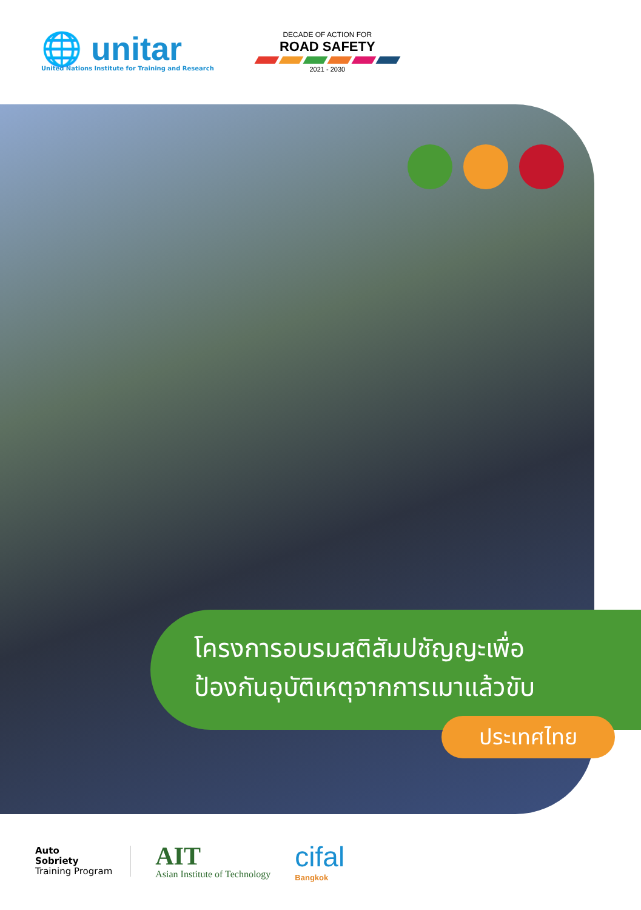🌐 unitar
United Nations Institute for Training and Research
DECADE OF ACTION FOR
ROAD SAFETY
2021 - 2030
โครงการอบรมสติสัมปชัญญะเพื่อ
ป้องกันอุบัติเหตุจากการเมาแล้วขับ
ประเทศไทย
Auto
Sobriety
Training Program
AIT
Asian Institute of Technology
cifal
Bangkok